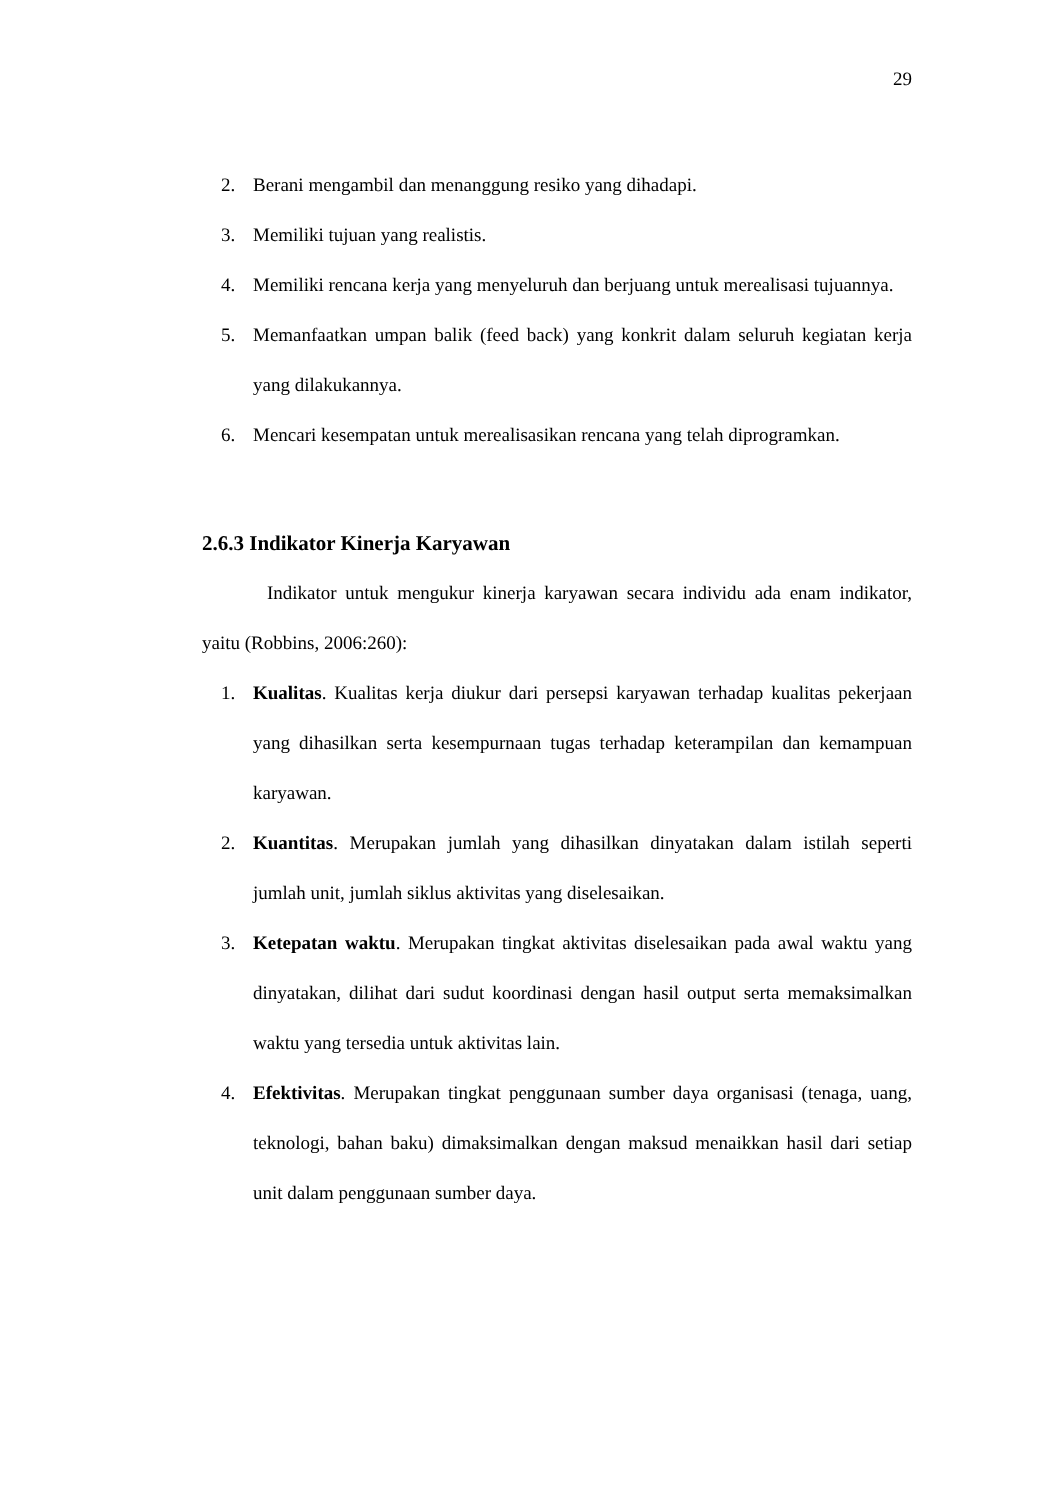29
2. Berani mengambil dan menanggung resiko yang dihadapi.
3. Memiliki tujuan yang realistis.
4. Memiliki rencana kerja yang menyeluruh dan berjuang untuk merealisasi tujuannya.
5. Memanfaatkan umpan balik (feed back) yang konkrit dalam seluruh kegiatan kerja yang dilakukannya.
6. Mencari kesempatan untuk merealisasikan rencana yang telah diprogramkan.
2.6.3 Indikator Kinerja Karyawan
Indikator untuk mengukur kinerja karyawan secara individu ada enam indikator, yaitu (Robbins, 2006:260):
1. Kualitas. Kualitas kerja diukur dari persepsi karyawan terhadap kualitas pekerjaan yang dihasilkan serta kesempurnaan tugas terhadap keterampilan dan kemampuan karyawan.
2. Kuantitas. Merupakan jumlah yang dihasilkan dinyatakan dalam istilah seperti jumlah unit, jumlah siklus aktivitas yang diselesaikan.
3. Ketepatan waktu. Merupakan tingkat aktivitas diselesaikan pada awal waktu yang dinyatakan, dilihat dari sudut koordinasi dengan hasil output serta memaksimalkan waktu yang tersedia untuk aktivitas lain.
4. Efektivitas. Merupakan tingkat penggunaan sumber daya organisasi (tenaga, uang, teknologi, bahan baku) dimaksimalkan dengan maksud menaikkan hasil dari setiap unit dalam penggunaan sumber daya.